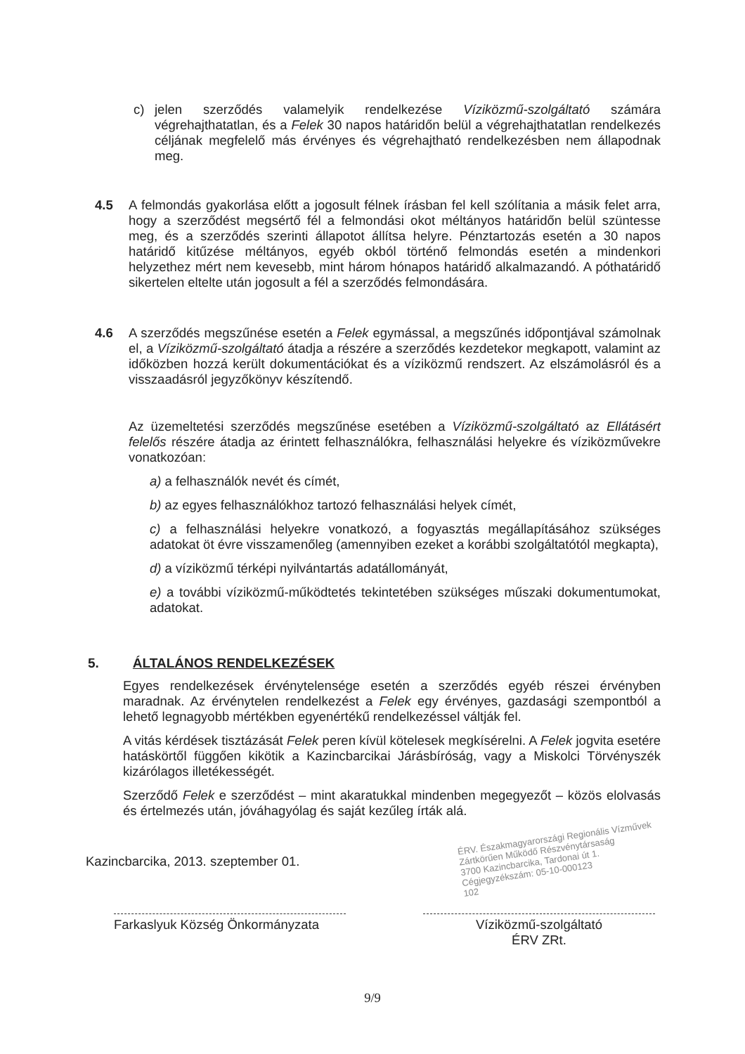c) jelen szerződés valamelyik rendelkezése Víziközmű-szolgáltató számára végrehajthatatlan, és a Felek 30 napos határidőn belül a végrehajthatatlan rendelkezés céljának megfelelő más érvényes és végrehajtható rendelkezésben nem állapodnak meg.
4.5 A felmondás gyakorlása előtt a jogosult félnek írásban fel kell szólítania a másik felet arra, hogy a szerződést megsértő fél a felmondási okot méltányos határidőn belül szüntesse meg, és a szerződés szerinti állapotot állítsa helyre. Pénztartozás esetén a 30 napos határidő kitűzése méltányos, egyéb okból történő felmondás esetén a mindenkori helyzethez mért nem kevesebb, mint három hónapos határidő alkalmazandó. A póthatáridő sikertelen eltelte után jogosult a fél a szerződés felmondására.
4.6 A szerződés megszűnése esetén a Felek egymással, a megszűnés időpontjával számolnak el, a Víziközmű-szolgáltató átadja a részére a szerződés kezdetekor megkapott, valamint az időközben hozzá került dokumentációkat és a víziközmű rendszert. Az elszámolásról és a visszaadásról jegyzőkönyv készítendő.
Az üzemeltetési szerződés megszűnése esetében a Víziközmű-szolgáltató az Ellátásért felelős részére átadja az érintett felhasználókra, felhasználási helyekre és víziközművekre vonatkozóan:
a) a felhasználók nevét és címét,
b) az egyes felhasználókhoz tartozó felhasználási helyek címét,
c) a felhasználási helyekre vonatkozó, a fogyasztás megállapításához szükséges adatokat öt évre visszamenőleg (amennyiben ezeket a korábbi szolgáltatótól megkapta),
d) a víziközmű térképi nyilvántartás adatállományát,
e) a további víziközmű-működtetés tekintetében szükséges műszaki dokumentumokat, adatokat.
5. ÁLTALÁNOS RENDELKEZÉSEK
Egyes rendelkezések érvénytelensége esetén a szerződés egyéb részei érvényben maradnak. Az érvénytelen rendelkezést a Felek egy érvényes, gazdasági szempontból a lehető legnagyobb mértékben egyenértékű rendelkezéssel váltják fel.
A vitás kérdések tisztázását Felek peren kívül kötelesek megkísérelni. A Felek jogvita esetére hatáskörtől függően kikötik a Kazincbarcikai Járásbíróság, vagy a Miskolci Törvényszék kizárólagos illetékességét.
Szerződő Felek e szerződést – mint akaratukkal mindenben megegyezőt – közös elolvasás és értelmezés után, jóváhagyólag és saját kezűleg írták alá.
Kazincbarcika, 2013. szeptember 01.
ÉRV. Északmagyarországi Regionális Vízművek
Zártkörűen Működő Részvénytársaság
3700 Kazincbarcika, Tardonai út 1.
Cégjegyzékszám: 05-10-000123
102
Farkaslyuk Község Önkormányzata
Víziközmű-szolgáltató
ÉRV ZRt.
9/9